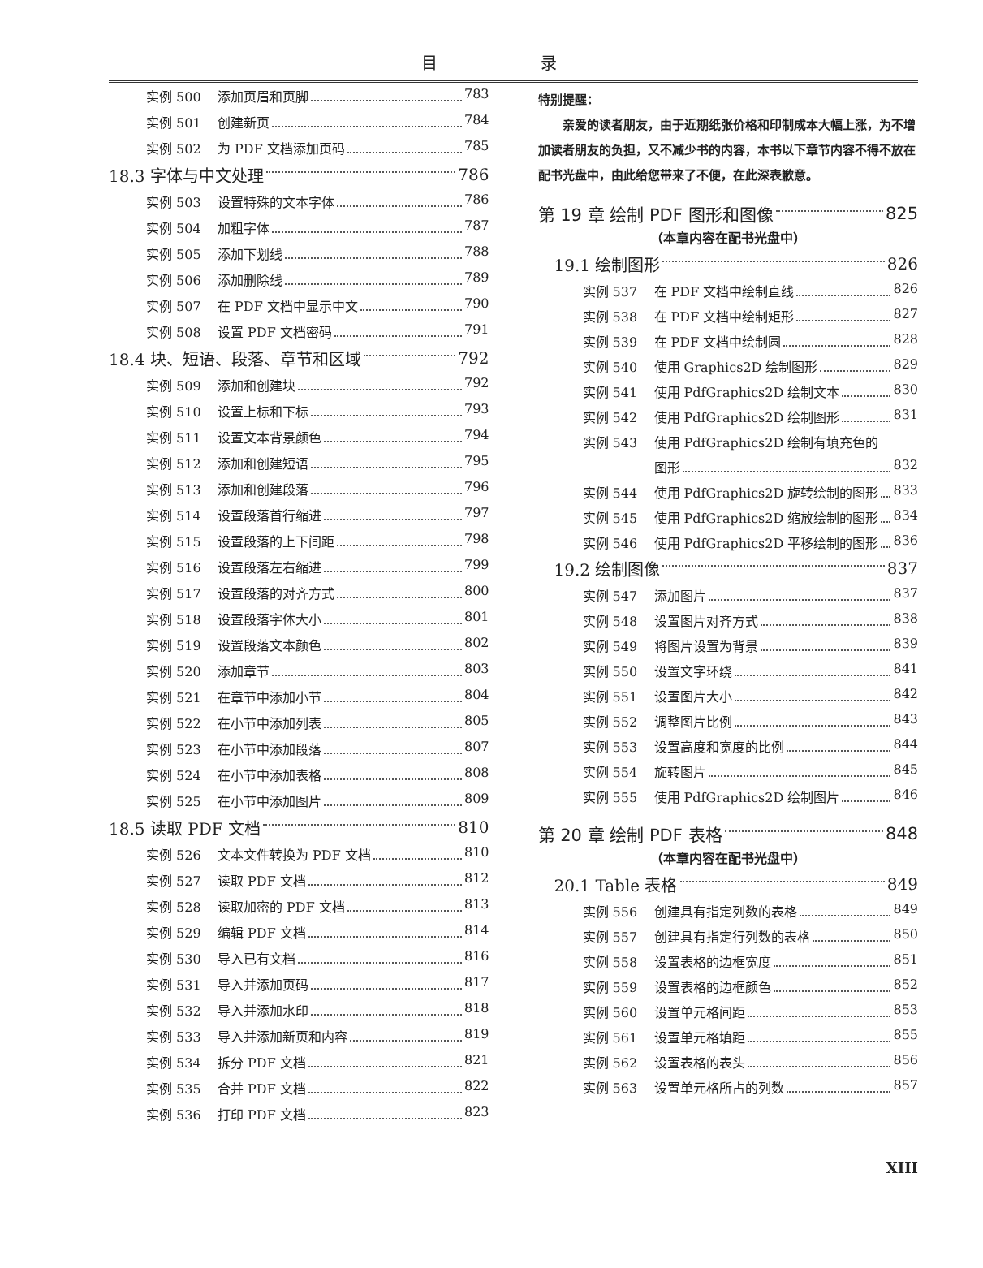目 录
实例 500 添加页眉和页脚 783
实例 501 创建新页 784
实例 502 为 PDF 文档添加页码 785
18.3 字体与中文处理 786
实例 503 设置特殊的文本字体 786
实例 504 加粗字体 787
实例 505 添加下划线 788
实例 506 添加删除线 789
实例 507 在 PDF 文档中显示中文 790
实例 508 设置 PDF 文档密码 791
18.4 块、短语、段落、章节和区域 792
实例 509 添加和创建块 792
实例 510 设置上标和下标 793
实例 511 设置文本背景颜色 794
实例 512 添加和创建短语 795
实例 513 添加和创建段落 796
实例 514 设置段落首行缩进 797
实例 515 设置段落的上下间距 798
实例 516 设置段落左右缩进 799
实例 517 设置段落的对齐方式 800
实例 518 设置段落字体大小 801
实例 519 设置段落文本颜色 802
实例 520 添加章节 803
实例 521 在章节中添加小节 804
实例 522 在小节中添加列表 805
实例 523 在小节中添加段落 807
实例 524 在小节中添加表格 808
实例 525 在小节中添加图片 809
18.5 读取 PDF 文档 810
实例 526 文本文件转换为 PDF 文档 810
实例 527 读取 PDF 文档 812
实例 528 读取加密的 PDF 文档 813
实例 529 编辑 PDF 文档 814
实例 530 导入已有文档 816
实例 531 导入并添加页码 817
实例 532 导入并添加水印 818
实例 533 导入并添加新页和内容 819
实例 534 拆分 PDF 文档 821
实例 535 合并 PDF 文档 822
实例 536 打印 PDF 文档 823
特别提醒：
  亲爱的读者朋友，由于近期纸张价格和印制成本大幅上涨，为不增加读者朋友的负担，又不减少书的内容，本书以下章节内容不得不放在配书光盘中，由此给您带来了不便，在此深表歉意。
第 19 章 绘制 PDF 图形和图像 825
（本章内容在配书光盘中）
19.1 绘制图形 826
实例 537 在 PDF 文档中绘制直线 826
实例 538 在 PDF 文档中绘制矩形 827
实例 539 在 PDF 文档中绘制圆 828
实例 540 使用 Graphics2D 绘制图形 829
实例 541 使用 PdfGraphics2D 绘制文本 830
实例 542 使用 PdfGraphics2D 绘制图形 831
实例 543 使用 PdfGraphics2D 绘制有填充色的
图形 832
实例 544 使用 PdfGraphics2D 旋转绘制的图形 833
实例 545 使用 PdfGraphics2D 缩放绘制的图形 834
实例 546 使用 PdfGraphics2D 平移绘制的图形 836
19.2 绘制图像 837
实例 547 添加图片 837
实例 548 设置图片对齐方式 838
实例 549 将图片设置为背景 839
实例 550 设置文字环绕 841
实例 551 设置图片大小 842
实例 552 调整图片比例 843
实例 553 设置高度和宽度的比例 844
实例 554 旋转图片 845
实例 555 使用 PdfGraphics2D 绘制图片 846
第 20 章 绘制 PDF 表格 848
（本章内容在配书光盘中）
20.1 Table 表格 849
实例 556 创建具有指定列数的表格 849
实例 557 创建具有指定行列数的表格 850
实例 558 设置表格的边框宽度 851
实例 559 设置表格的边框颜色 852
实例 560 设置单元格间距 853
实例 561 设置单元格填距 855
实例 562 设置表格的表头 856
实例 563 设置单元格所占的列数 857
XIII